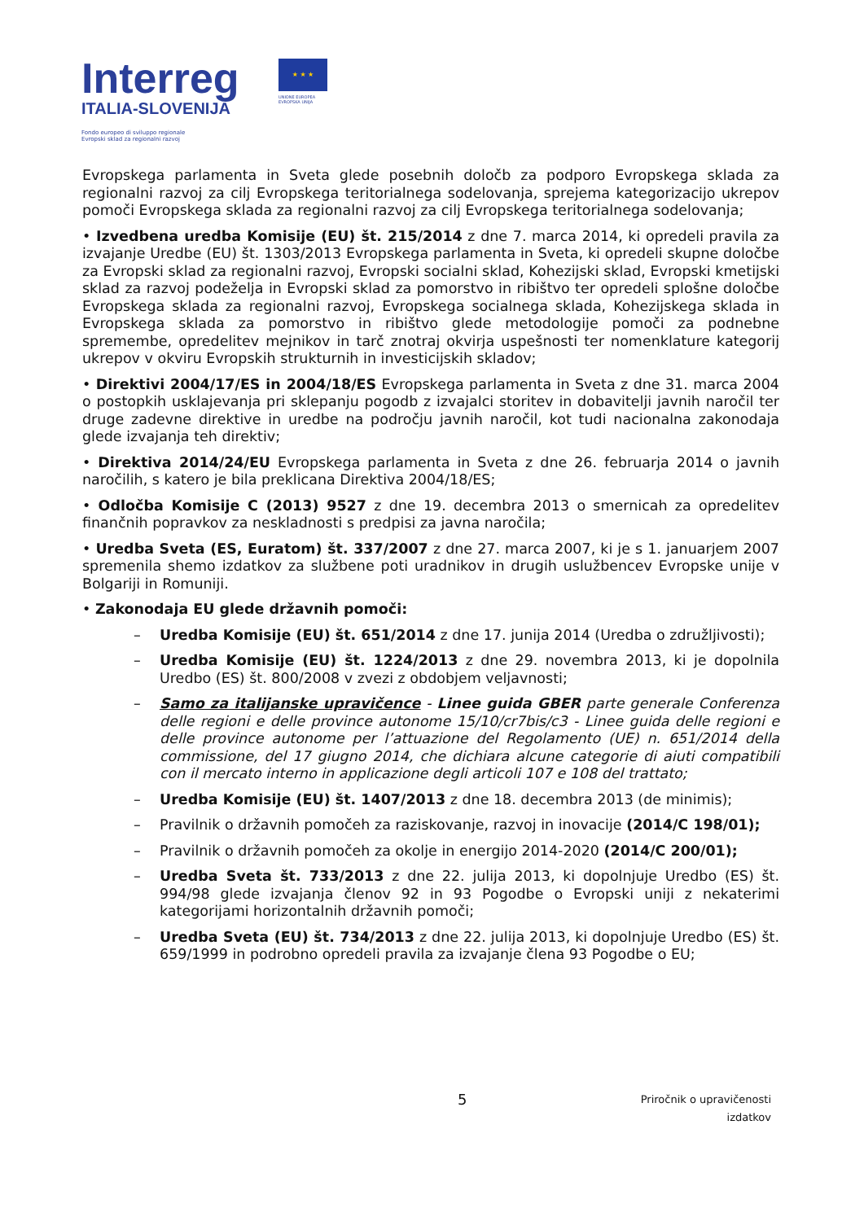Interreg
ITALIA-SLOVENIJA
Fondo europeo di sviluppo regionale
Evropski sklad za regionalni razvoj
★ ★ ★
UNIONE EUROPEA
EVROPSKA UNIJA
Evropskega parlamenta in Sveta glede posebnih določb za podporo Evropskega sklada za regionalni razvoj za cilj Evropskega teritorialnega sodelovanja, sprejema kategorizacijo ukrepov pomoči Evropskega sklada za regionalni razvoj za cilj Evropskega teritorialnega sodelovanja;
• Izvedbena uredba Komisije (EU) št. 215/2014 z dne 7. marca 2014, ki opredeli pravila za izvajanje Uredbe (EU) št. 1303/2013 Evropskega parlamenta in Sveta, ki opredeli skupne določbe za Evropski sklad za regionalni razvoj, Evropski socialni sklad, Kohezijski sklad, Evropski kmetijski sklad za razvoj podeželja in Evropski sklad za pomorstvo in ribištvo ter opredeli splošne določbe Evropskega sklada za regionalni razvoj, Evropskega socialnega sklada, Kohezijskega sklada in Evropskega sklada za pomorstvo in ribištvo glede metodologije pomoči za podnebne spremembe, opredelitev mejnikov in tarč znotraj okvirja uspešnosti ter nomenklature kategorij ukrepov v okviru Evropskih strukturnih in investicijskih skladov;
• Direktivi 2004/17/ES in 2004/18/ES Evropskega parlamenta in Sveta z dne 31. marca 2004 o postopkih usklajevanja pri sklepanju pogodb z izvajalci storitev in dobavitelji javnih naročil ter druge zadevne direktive in uredbe na področju javnih naročil, kot tudi nacionalna zakonodaja glede izvajanja teh direktiv;
• Direktiva 2014/24/EU Evropskega parlamenta in Sveta z dne 26. februarja 2014 o javnih naročilih, s katero je bila preklicana Direktiva 2004/18/ES;
• Odločba Komisije C (2013) 9527 z dne 19. decembra 2013 o smernicah za opredelitev finančnih popravkov za neskladnosti s predpisi za javna naročila;
• Uredba Sveta (ES, Euratom) št. 337/2007 z dne 27. marca 2007, ki je s 1. januarjem 2007 spremenila shemo izdatkov za službene poti uradnikov in drugih uslužbencev Evropske unije v Bolgariji in Romuniji.
• Zakonodaja EU glede državnih pomoči:
– Uredba Komisije (EU) št. 651/2014 z dne 17. junija 2014 (Uredba o združljivosti);
– Uredba Komisije (EU) št. 1224/2013 z dne 29. novembra 2013, ki je dopolnila Uredbo (ES) št. 800/2008 v zvezi z obdobjem veljavnosti;
– Samo za italijanske upravičence - Linee guida GBER parte generale Conferenza delle regioni e delle province autonome 15/10/cr7bis/c3 - Linee guida delle regioni e delle province autonome per l’attuazione del Regolamento (UE) n. 651/2014 della commissione, del 17 giugno 2014, che dichiara alcune categorie di aiuti compatibili con il mercato interno in applicazione degli articoli 107 e 108 del trattato;
– Uredba Komisije (EU) št. 1407/2013 z dne 18. decembra 2013 (de minimis);
– Pravilnik o državnih pomočeh za raziskovanje, razvoj in inovacije (2014/C 198/01);
– Pravilnik o državnih pomočeh za okolje in energijo 2014-2020 (2014/C 200/01);
– Uredba Sveta št. 733/2013 z dne 22. julija 2013, ki dopolnjuje Uredbo (ES) št. 994/98 glede izvajanja členov 92 in 93 Pogodbe o Evropski uniji z nekaterimi kategorijami horizontalnih državnih pomoči;
– Uredba Sveta (EU) št. 734/2013 z dne 22. julija 2013, ki dopolnjuje Uredbo (ES) št. 659/1999 in podrobno opredeli pravila za izvajanje člena 93 Pogodbe o EU;
5
Priročnik o upravičenosti
izdatkov